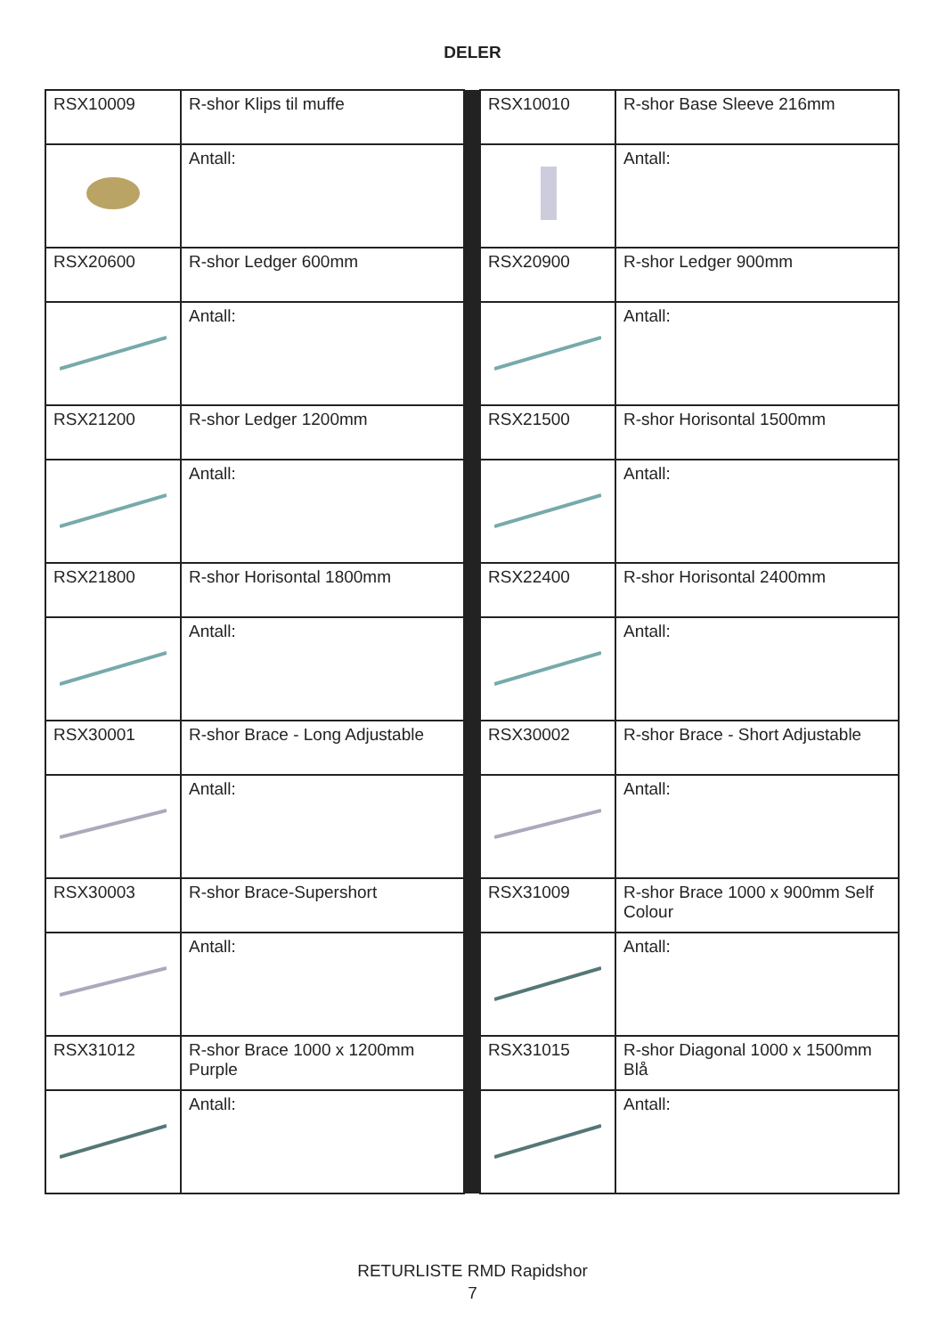DELER
| RSX10009 | R-shor Klips til muffe | | RSX10010 | R-shor Base Sleeve 216mm |
| | Antall: | | | Antall: |
| RSX20600 | R-shor Ledger 600mm | | RSX20900 | R-shor Ledger 900mm |
| | Antall: | | | Antall: |
| RSX21200 | R-shor Ledger 1200mm | | RSX21500 | R-shor Horisontal 1500mm |
| | Antall: | | | Antall: |
| RSX21800 | R-shor Horisontal 1800mm | | RSX22400 | R-shor Horisontal 2400mm |
| | Antall: | | | Antall: |
| RSX30001 | R-shor Brace - Long Adjustable | | RSX30002 | R-shor Brace - Short Adjustable |
| | Antall: | | | Antall: |
| RSX30003 | R-shor Brace-Supershort | | RSX31009 | R-shor Brace 1000 x 900mm Self Colour |
| | Antall: | | | Antall: |
| RSX31012 | R-shor Brace 1000 x 1200mm Purple | | RSX31015 | R-shor Diagonal 1000 x 1500mm Blå |
| | Antall: | | | Antall: |
RETURLISTE RMD Rapidshor
7